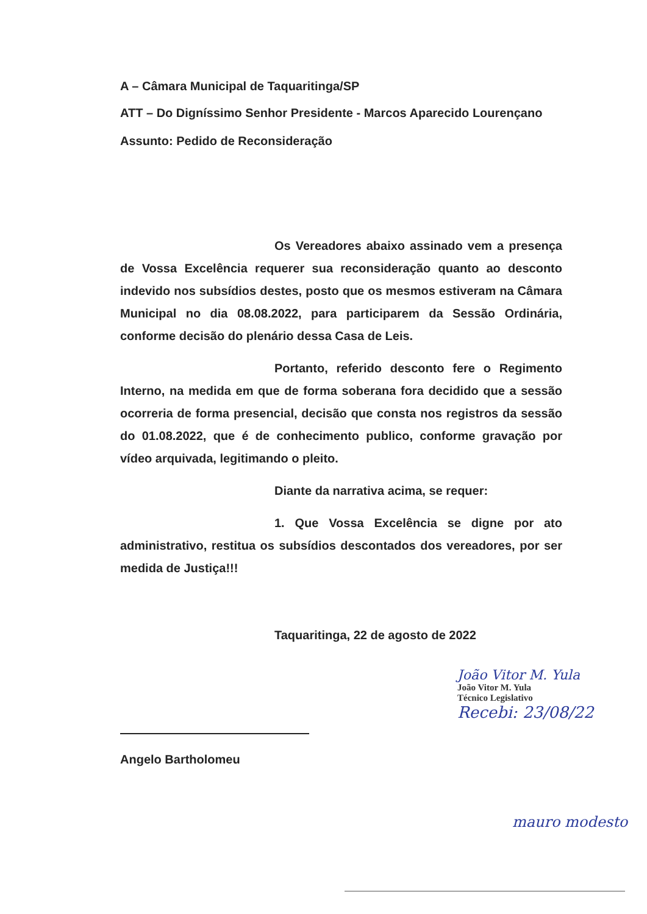A – Câmara Municipal de Taquaritinga/SP
ATT – Do Digníssimo Senhor Presidente - Marcos Aparecido Lourençano
Assunto: Pedido de Reconsideração
Os Vereadores abaixo assinado vem a presença de Vossa Excelência requerer sua reconsideração quanto ao desconto indevido nos subsídios destes, posto que os mesmos estiveram na Câmara Municipal no dia 08.08.2022, para participarem da Sessão Ordinária, conforme decisão do plenário dessa Casa de Leis.
Portanto, referido desconto fere o Regimento Interno, na medida em que de forma soberana fora decidido que a sessão ocorreria de forma presencial, decisão que consta nos registros da sessão do 01.08.2022, que é de conhecimento publico, conforme gravação por vídeo arquivada, legitimando o pleito.
Diante da narrativa acima, se requer:
1. Que Vossa Excelência se digne por ato administrativo, restitua os subsídios descontados dos vereadores, por ser medida de Justiça!!!
Taquaritinga, 22 de agosto de 2022
João Vitor M. Yula
João Vitor M. Yula
Técnico Legislativo
Recebi: 23/08/22
Angelo Bartholomeu
mauro modesto